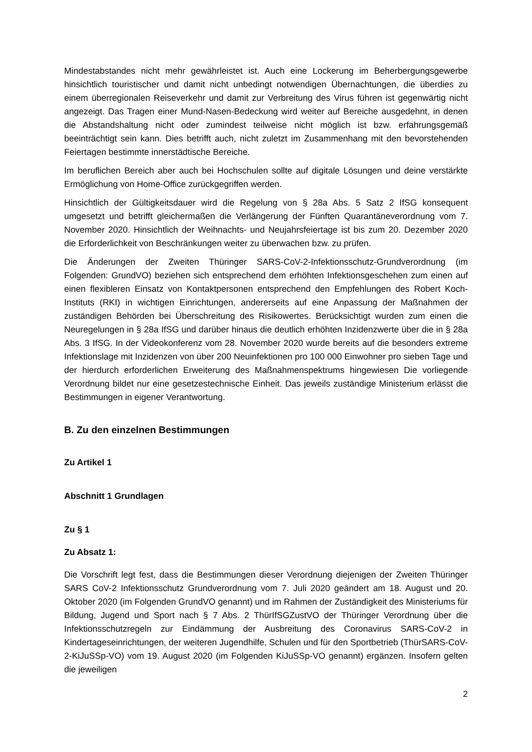Mindestabstandes nicht mehr gewährleistet ist. Auch eine Lockerung im Beherbergungsgewerbe hinsichtlich touristischer und damit nicht unbedingt notwendigen Übernachtungen, die überdies zu einem überregionalen Reiseverkehr und damit zur Verbreitung des Virus führen ist gegenwärtig nicht angezeigt. Das Tragen einer Mund-Nasen-Bedeckung wird weiter auf Bereiche ausgedehnt, in denen die Abstandshaltung nicht oder zumindest teilweise nicht möglich ist bzw. erfahrungsgemäß beeinträchtigt sein kann. Dies betrifft auch, nicht zuletzt im Zusammenhang mit den bevorstehenden Feiertagen bestimmte innerstädtische Bereiche.
Im beruflichen Bereich aber auch bei Hochschulen sollte auf digitale Lösungen und deine verstärkte Ermöglichung von Home-Office zurückgegriffen werden.
Hinsichtlich der Gültigkeitsdauer wird die Regelung von § 28a Abs. 5 Satz 2 IfSG konsequent umgesetzt und betrifft gleichermaßen die Verlängerung der Fünften Quarantäneverordnung vom 7. November 2020. Hinsichtlich der Weihnachts- und Neujahrsfeiertage ist bis zum 20. Dezember 2020 die Erforderlichkeit von Beschränkungen weiter zu überwachen bzw. zu prüfen.
Die Änderungen der Zweiten Thüringer SARS-CoV-2-Infektionsschutz-Grundverordnung (im Folgenden: GrundVO) beziehen sich entsprechend dem erhöhten Infektionsgeschehen zum einen auf einen flexibleren Einsatz von Kontaktpersonen entsprechend den Empfehlungen des Robert Koch-Instituts (RKI) in wichtigen Einrichtungen, andererseits auf eine Anpassung der Maßnahmen der zuständigen Behörden bei Überschreitung des Risikowertes. Berücksichtigt wurden zum einen die Neuregelungen in § 28a IfSG und darüber hinaus die deutlich erhöhten Inzidenzwerte über die in § 28a Abs. 3 IfSG. In der Videokonferenz vom 28. November 2020 wurde bereits auf die besonders extreme Infektionslage mit Inzidenzen von über 200 Neuinfektionen pro 100 000 Einwohner pro sieben Tage und der hierdurch erforderlichen Erweiterung des Maßnahmenspektrums hingewiesen Die vorliegende Verordnung bildet nur eine gesetzestechnische Einheit. Das jeweils zuständige Ministerium erlässt die Bestimmungen in eigener Verantwortung.
B. Zu den einzelnen Bestimmungen
Zu Artikel 1
Abschnitt 1 Grundlagen
Zu § 1
Zu Absatz 1:
Die Vorschrift legt fest, dass die Bestimmungen dieser Verordnung diejenigen der Zweiten Thüringer SARS CoV-2 Infektionsschutz Grundverordnung vom 7. Juli 2020 geändert am 18. August und 20. Oktober 2020 (im Folgenden GrundVO genannt) und im Rahmen der Zuständigkeit des Ministeriums für Bildung, Jugend und Sport nach § 7 Abs. 2 ThürIfSGZustVO der Thüringer Verordnung über die Infektionsschutzregeln zur Eindämmung der Ausbreitung des Coronavirus SARS-CoV-2 in Kindertageseinrichtungen, der weiteren Jugendhilfe, Schulen und für den Sportbetrieb (ThürSARS-CoV-2-KiJuSSp-VO) vom 19. August 2020 (im Folgenden KiJuSSp-VO genannt) ergänzen. Insofern gelten die jeweiligen
2